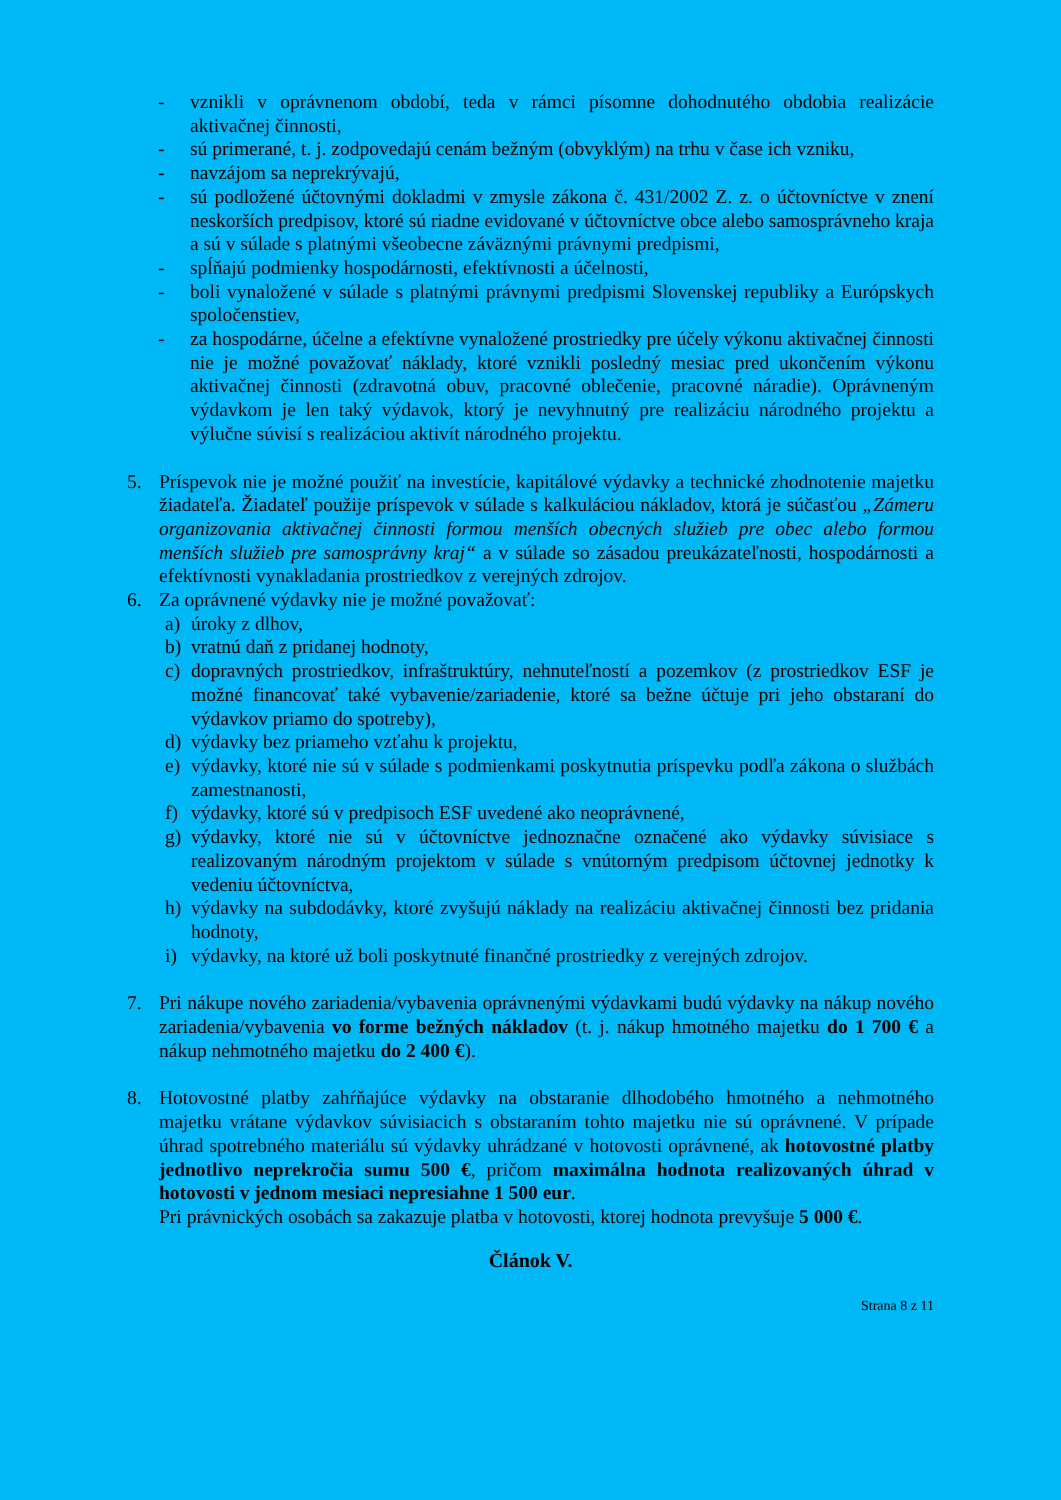- vznikli v oprávnenom období, teda v rámci písomne dohodnutého obdobia realizácie aktivačnej činnosti,
- sú primerané, t. j. zodpovedajú cenám bežným (obvyklým) na trhu v čase ich vzniku,
- navzájom sa neprekrývajú,
- sú podložené účtovnými dokladmi v zmysle zákona č. 431/2002 Z. z. o účtovníctve v znení neskorších predpisov, ktoré sú riadne evidované v účtovníctve obce alebo samosprávneho kraja a sú v súlade s platnými všeobecne záväznými právnymi predpismi,
- spĺňajú podmienky hospodárnosti, efektívnosti a účelnosti,
- boli vynaložené v súlade s platnými právnymi predpismi Slovenskej republiky a Európskych spoločenstiev,
- za hospodárne, účelne a efektívne vynaložené prostriedky pre účely výkonu aktivačnej činnosti nie je možné považovať náklady, ktoré vznikli posledný mesiac pred ukončením výkonu aktivačnej činnosti (zdravotná obuv, pracovné oblečenie, pracovné náradie). Oprávneným výdavkom je len taký výdavok, ktorý je nevyhnutný pre realizáciu národného projektu a výlučne súvisí s realizáciou aktivít národného projektu.
5. Príspevok nie je možné použiť na investície, kapitálové výdavky a technické zhodnotenie majetku žiadateľa. Žiadateľ použije príspevok v súlade s kalkuláciou nákladov, ktorá je súčasťou „Zámeru organizovania aktivačnej činnosti formou menších obecných služieb pre obec alebo formou menších služieb pre samosprávny kraj“ a v súlade so zásadou preukázateľnosti, hospodárnosti a efektívnosti vynakladania prostriedkov z verejných zdrojov.
6. Za oprávnené výdavky nie je možné považovať:
a) úroky z dlhov,
b) vratnú daň z pridanej hodnoty,
c) dopravných prostriedkov, infraštruktúry, nehnuteľností a pozemkov (z prostriedkov ESF je možné financovať také vybavenie/zariadenie, ktoré sa bežne účtuje pri jeho obstaraní do výdavkov priamo do spotreby),
d) výdavky bez priameho vzťahu k projektu,
e) výdavky, ktoré nie sú v súlade s podmienkami poskytnutia príspevku podľa zákona o službách zamestnanosti,
f) výdavky, ktoré sú v predpisoch ESF uvedené ako neoprávnené,
g) výdavky, ktoré nie sú v účtovníctve jednoznačne označené ako výdavky súvisiace s realizovaným národným projektom v súlade s vnútorným predpisom účtovnej jednotky k vedeniu účtovníctva,
h) výdavky na subdodávky, ktoré zvyšujú náklady na realizáciu aktivačnej činnosti bez pridania hodnoty,
i) výdavky, na ktoré už boli poskytnuté finančné prostriedky z verejných zdrojov.
7. Pri nákupe nového zariadenia/vybavenia oprávnenými výdavkami budú výdavky na nákup nového zariadenia/vybavenia vo forme bežných nákladov (t. j. nákup hmotného majetku do 1 700 € a nákup nehmotného majetku do 2 400 €).
8. Hotovostné platby zahŕňajúce výdavky na obstaranie dlhodobého hmotného a nehmotného majetku vrátane výdavkov súvisiacich s obstaraním tohto majetku nie sú oprávnené. V prípade úhrad spotrebného materiálu sú výdavky uhrádzané v hotovosti oprávnené, ak hotovostné platby jednotlivo neprekročia sumu 500 €, pričom maximálna hodnota realizovaných úhrad v hotovosti v jednom mesiaci nepresiahne 1 500 eur.
Pri právnických osobách sa zakazuje platba v hotovosti, ktorej hodnota prevyšuje 5 000 €.
Článok V.
Strana 8 z 11